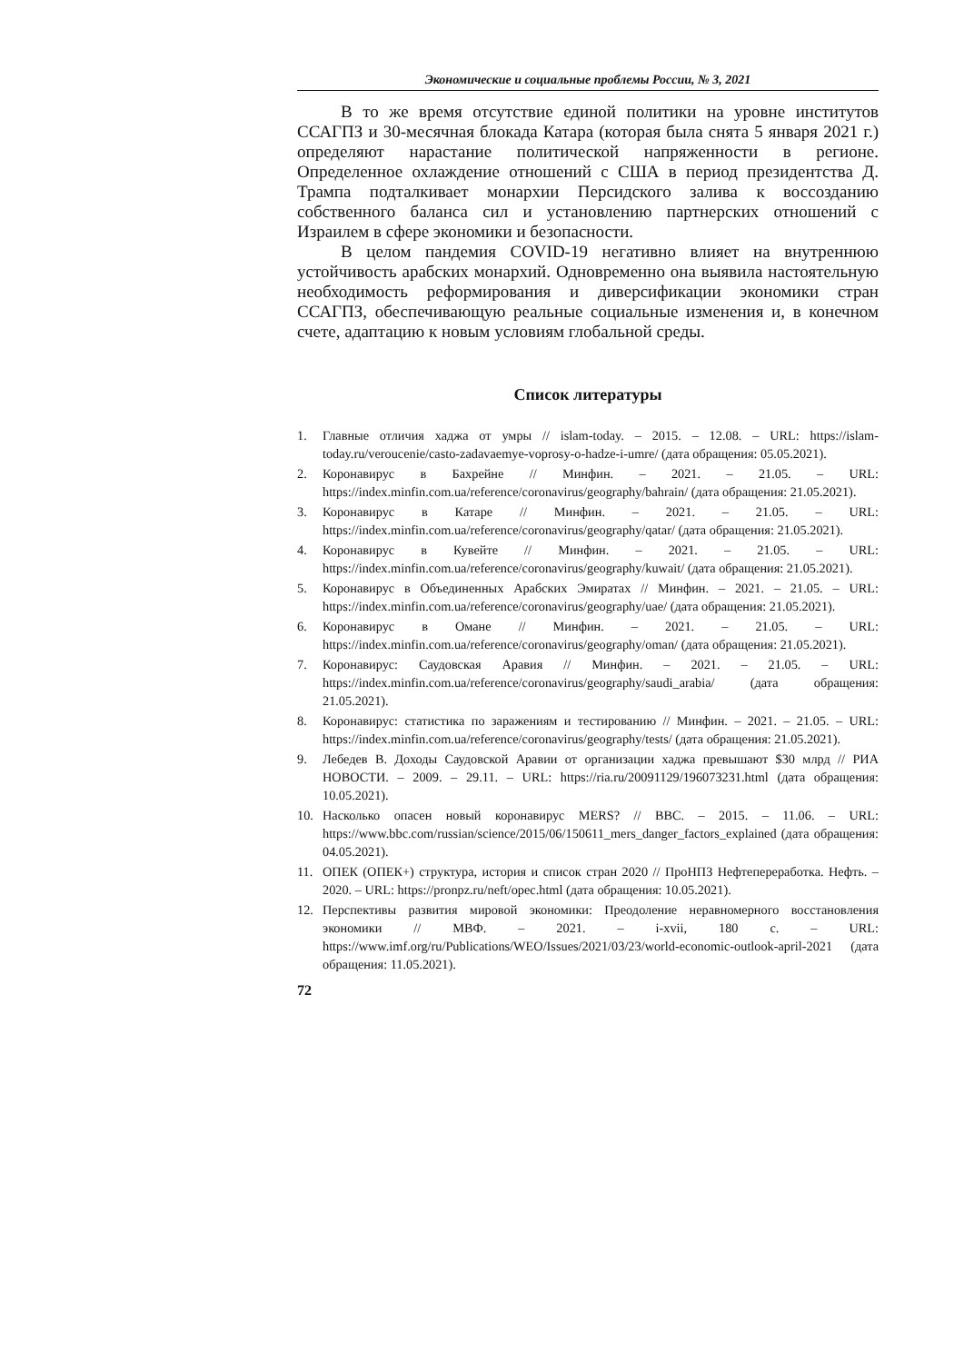Экономические и социальные проблемы России, № 3, 2021
В то же время отсутствие единой политики на уровне институтов ССАГПЗ и 30-месячная блокада Катара (которая была снята 5 января 2021 г.) определяют нарастание политической напряженности в регионе. Определенное охлаждение отношений с США в период президентства Д. Трампа подталкивает монархии Персидского залива к воссозданию собственного баланса сил и установлению партнерских отношений с Израилем в сфере экономики и безопасности.
В целом пандемия COVID-19 негативно влияет на внутреннюю устойчивость арабских монархий. Одновременно она выявила настоятельную необходимость реформирования и диверсификации экономики стран ССАГПЗ, обеспечивающую реальные социальные изменения и, в конечном счете, адаптацию к новым условиям глобальной среды.
Список литературы
1. Главные отличия хаджа от умры // islam-today. – 2015. – 12.08. – URL: https://islam-today.ru/veroucenie/casto-zadavaemye-voprosy-o-hadze-i-umre/ (дата обращения: 05.05.2021).
2. Коронавирус в Бахрейне // Минфин. – 2021. – 21.05. – URL: https://index.minfin.com.ua/reference/coronavirus/geography/bahrain/ (дата обращения: 21.05.2021).
3. Коронавирус в Катаре // Минфин. – 2021. – 21.05. – URL: https://index.minfin.com.ua/reference/coronavirus/geography/qatar/ (дата обращения: 21.05.2021).
4. Коронавирус в Кувейте // Минфин. – 2021. – 21.05. – URL: https://index.minfin.com.ua/reference/coronavirus/geography/kuwait/ (дата обращения: 21.05.2021).
5. Коронавирус в Объединенных Арабских Эмиратах // Минфин. – 2021. – 21.05. – URL: https://index.minfin.com.ua/reference/coronavirus/geography/uae/ (дата обращения: 21.05.2021).
6. Коронавирус в Омане // Минфин. – 2021. – 21.05. – URL: https://index.minfin.com.ua/reference/coronavirus/geography/oman/ (дата обращения: 21.05.2021).
7. Коронавирус: Саудовская Аравия // Минфин. – 2021. – 21.05. – URL: https://index.minfin.com.ua/reference/coronavirus/geography/saudi_arabia/ (дата обращения: 21.05.2021).
8. Коронавирус: статистика по заражениям и тестированию // Минфин. – 2021. – 21.05. – URL: https://index.minfin.com.ua/reference/coronavirus/geography/tests/ (дата обращения: 21.05.2021).
9. Лебедев В. Доходы Саудовской Аравии от организации хаджа превышают $30 млрд // РИА НОВОСТИ. – 2009. – 29.11. – URL: https://ria.ru/20091129/196073231.html (дата обращения: 10.05.2021).
10. Насколько опасен новый коронавирус MERS? // BBC. – 2015. – 11.06. – URL: https://www.bbc.com/russian/science/2015/06/150611_mers_danger_factors_explained (дата обращения: 04.05.2021).
11. ОПЕК (ОПЕК+) структура, история и список стран 2020 // ПроНПЗ Нефтепереработка. Нефть. – 2020. – URL: https://pronpz.ru/neft/opec.html (дата обращения: 10.05.2021).
12. Перспективы развития мировой экономики: Преодоление неравномерного восстановления экономики // МВФ. – 2021. – i-xvii, 180 с. – URL: https://www.imf.org/ru/Publications/WEO/Issues/2021/03/23/world-economic-outlook-april-2021 (дата обращения: 11.05.2021).
72